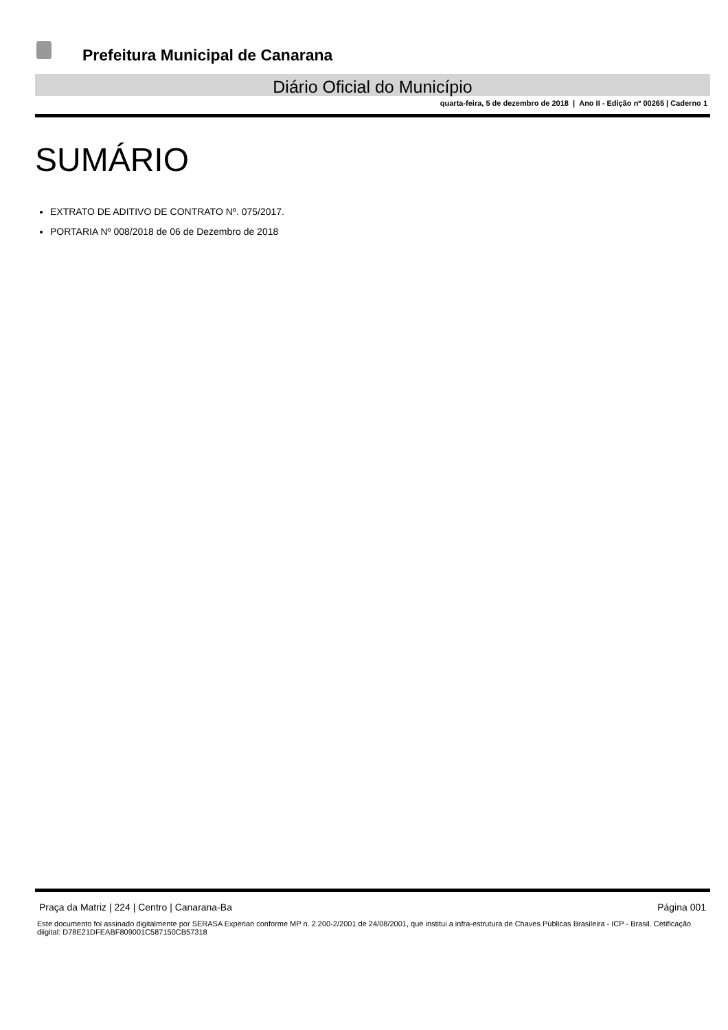Prefeitura Municipal de Canarana
Diário Oficial do Município
quarta-feira, 5 de dezembro de 2018 | Ano II - Edição nº 00265 | Caderno 1
SUMÁRIO
EXTRATO DE ADITIVO DE CONTRATO Nº. 075/2017.
PORTARIA Nº 008/2018 de 06 de Dezembro de 2018
Praça da Matriz | 224 | Centro | Canarana-Ba Página 001
Este documento foi assinado digitalmente por SERASA Experian conforme MP n. 2.200-2/2001 de 24/08/2001, que institui a infra-estrutura de Chaves Públicas Brasileira - ICP - Brasil. Cetificação diigital: D78E21DFEABF809001C587150CB57318